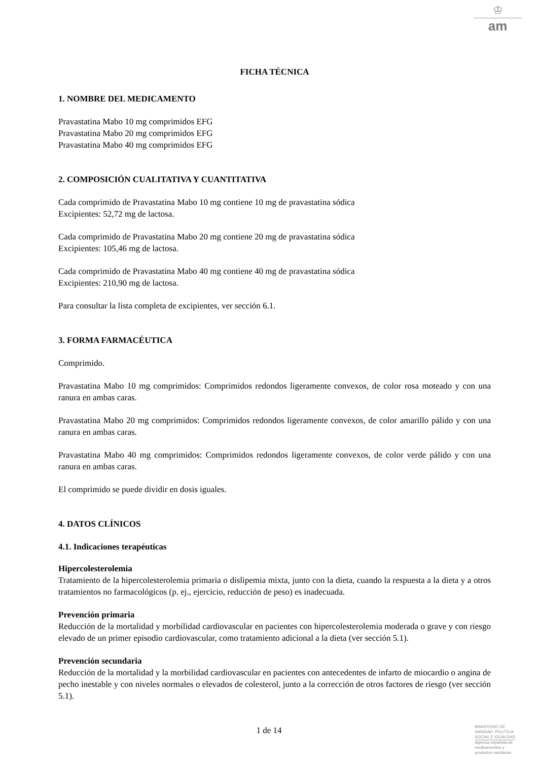♔
am
FICHA TÉCNICA
1. NOMBRE DEL MEDICAMENTO
Pravastatina Mabo 10 mg comprimidos EFG
Pravastatina Mabo 20 mg comprimidos EFG
Pravastatina Mabo 40 mg comprimidos EFG
2. COMPOSICIÓN CUALITATIVA Y CUANTITATIVA
Cada comprimido de Pravastatina Mabo 10 mg contiene 10 mg de pravastatina sódica
Excipientes: 52,72 mg de lactosa.
Cada comprimido de Pravastatina Mabo 20 mg contiene 20 mg de pravastatina sódica
Excipientes: 105,46 mg de lactosa.
Cada comprimido de Pravastatina Mabo 40 mg contiene 40 mg de pravastatina sódica
Excipientes: 210,90 mg de lactosa.
Para consultar la lista completa de excipientes, ver sección 6.1.
3. FORMA FARMACÉUTICA
Comprimido.
Pravastatina Mabo 10 mg comprimidos: Comprimidos redondos ligeramente convexos, de color rosa moteado y con una ranura en ambas caras.
Pravastatina Mabo 20 mg comprimidos: Comprimidos redondos ligeramente convexos, de color amarillo pálido y con una ranura en ambas caras.
Pravastatina Mabo 40 mg comprimidos: Comprimidos redondos ligeramente convexos, de color verde pálido y con una ranura en ambas caras.
El comprimido se puede dividir en dosis iguales.
4. DATOS CLÍNICOS
4.1. Indicaciones terapéuticas
Hipercolesterolemia
Tratamiento de la hipercolesterolemia primaria o dislipemia mixta, junto con la dieta, cuando la respuesta a la dieta y a otros tratamientos no farmacológicos (p. ej., ejercicio, reducción de peso) es inadecuada.
Prevención primaria
Reducción de la mortalidad y morbilidad cardiovascular en pacientes con hipercolesterolemia moderada o grave y con riesgo elevado de un primer episodio cardiovascular, como tratamiento adicional a la dieta (ver sección 5.1).
Prevención secundaria
Reducción de la mortalidad y la morbilidad cardiovascular en pacientes con antecedentes de infarto de miocardio o angina de pecho inestable y con niveles normales o elevados de colesterol, junto a la corrección de otros factores de riesgo (ver sección 5.1).
1 de 14
MINISTERIO DE
SANIDAD, POLITICA
SOCIAL E IGUALDAD
Agencia española de
medicamentos y
productos sanitarios